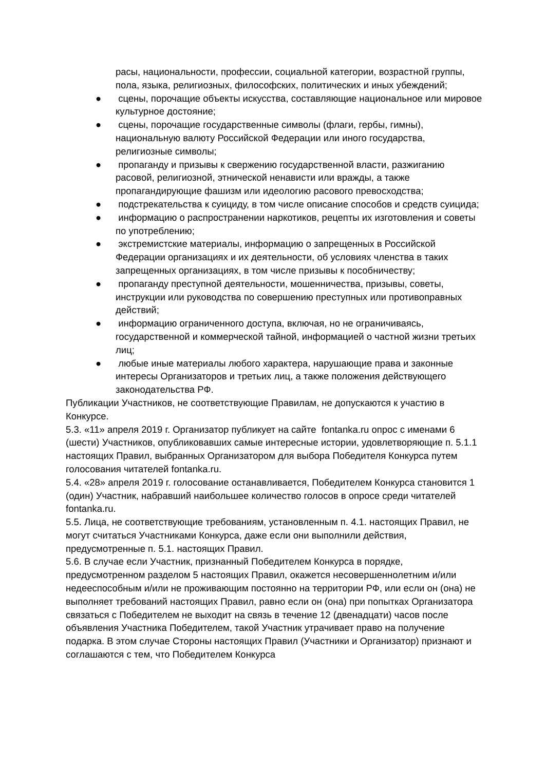расы, национальности, профессии, социальной категории, возрастной группы, пола, языка, религиозных, философских, политических и иных убеждений;
● сцены, порочащие объекты искусства, составляющие национальное или мировое культурное достояние;
● сцены, порочащие государственные символы (флаги, гербы, гимны), национальную валюту Российской Федерации или иного государства, религиозные символы;
● пропаганду и призывы к свержению государственной власти, разжиганию расовой, религиозной, этнической ненависти или вражды, а также пропагандирующие фашизм или идеологию расового превосходства;
● подстрекательства к суициду, в том числе описание способов и средств суицида;
● информацию о распространении наркотиков, рецепты их изготовления и советы по употреблению;
● экстремистские материалы, информацию о запрещенных в Российской Федерации организациях и их деятельности, об условиях членства в таких запрещенных организациях, в том числе призывы к пособничеству;
● пропаганду преступной деятельности, мошенничества, призывы, советы, инструкции или руководства по совершению преступных или противоправных действий;
● информацию ограниченного доступа, включая, но не ограничиваясь, государственной и коммерческой тайной, информацией о частной жизни третьих лиц;
● любые иные материалы любого характера, нарушающие права и законные интересы Организаторов и третьих лиц, а также положения действующего законодательства РФ.
Публикации Участников, не соответствующие Правилам, не допускаются к участию в Конкурсе.
5.3. «11» апреля 2019 г. Организатор публикует на сайте fontanka.ru опрос с именами 6 (шести) Участников, опубликовавших самые интересные истории, удовлетворяющие п. 5.1.1 настоящих Правил, выбранных Организатором для выбора Победителя Конкурса путем голосования читателей fontanka.ru.
5.4. «28» апреля 2019 г. голосование останавливается, Победителем Конкурса становится 1 (один) Участник, набравший наибольшее количество голосов в опросе среди читателей fontanka.ru.
5.5. Лица, не соответствующие требованиям, установленным п. 4.1. настоящих Правил, не могут считаться Участниками Конкурса, даже если они выполнили действия, предусмотренные п. 5.1. настоящих Правил.
5.6. В случае если Участник, признанный Победителем Конкурса в порядке, предусмотренном разделом 5 настоящих Правил, окажется несовершеннолетним и/или недееспособным и/или не проживающим постоянно на территории РФ, или если он (она) не выполняет требований настоящих Правил, равно если он (она) при попытках Организатора связаться с Победителем не выходит на связь в течение 12 (двенадцати) часов после объявления Участника Победителем, такой Участник утрачивает право на получение подарка. В этом случае Стороны настоящих Правил (Участники и Организатор) признают и соглашаются с тем, что Победителем Конкурса